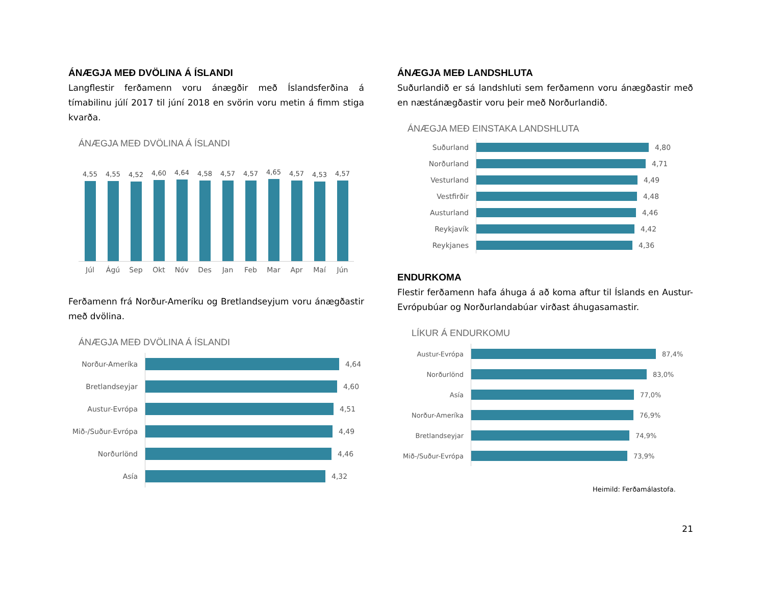ÁNÆGJA MEÐ DVÖLINA Á ÍSLANDI
Langflestir ferðamenn voru ánægðir með Íslandsferðina á tímabilinu júlí 2017 til júní 2018 en svörin voru metin á fimm stiga kvarða.
ÁNÆGJA MEÐ DVÖLINA Á ÍSLANDI
4,55
4,55
4,52
4,60
4,64
4,58
4,57
4,57
4,65
4,57
4,53
4,57
Júl Ágú Sep Okt Nóv Des Jan Feb Mar Apr Maí Jún
Ferðamenn frá Norður-Ameríku og Bretlandseyjum voru ánægðastir með dvölina.
ÁNÆGJA MEÐ DVÖLINA Á ÍSLANDI
Norður-Ameríka
4,64
Bretlandseyjar
4,60
Austur-Evrópa
4,51
Mið-/Suður-Evrópa
4,49
Norðurlönd
4,46
Asía
4,32
ÁNÆGJA MEÐ LANDSHLUTA
Suðurlandið er sá landshluti sem ferðamenn voru ánægðastir með en næstánægðastir voru þeir með Norðurlandið.
ÁNÆGJA MEÐ EINSTAKA LANDSHLUTA
Suðurland
4,80
Norðurland
4,71
Vesturland
4,49
Vestfirðir
4,48
Austurland
4,46
Reykjavík
4,42
Reykjanes
4,36
ENDURKOMA
Flestir ferðamenn hafa áhuga á að koma aftur til Íslands en Austur-Evrópubúar og Norðurlandabúar virðast áhugasamastir.
LÍKUR Á ENDURKOMU
Austur-Evrópa
87,4%
Norðurlönd
83,0%
Asía
77,0%
Norður-Ameríka
76,9%
Bretlandseyjar
74,9%
Mið-/Suður-Evrópa
73,9%
Heimild: Ferðamálastofa.
21